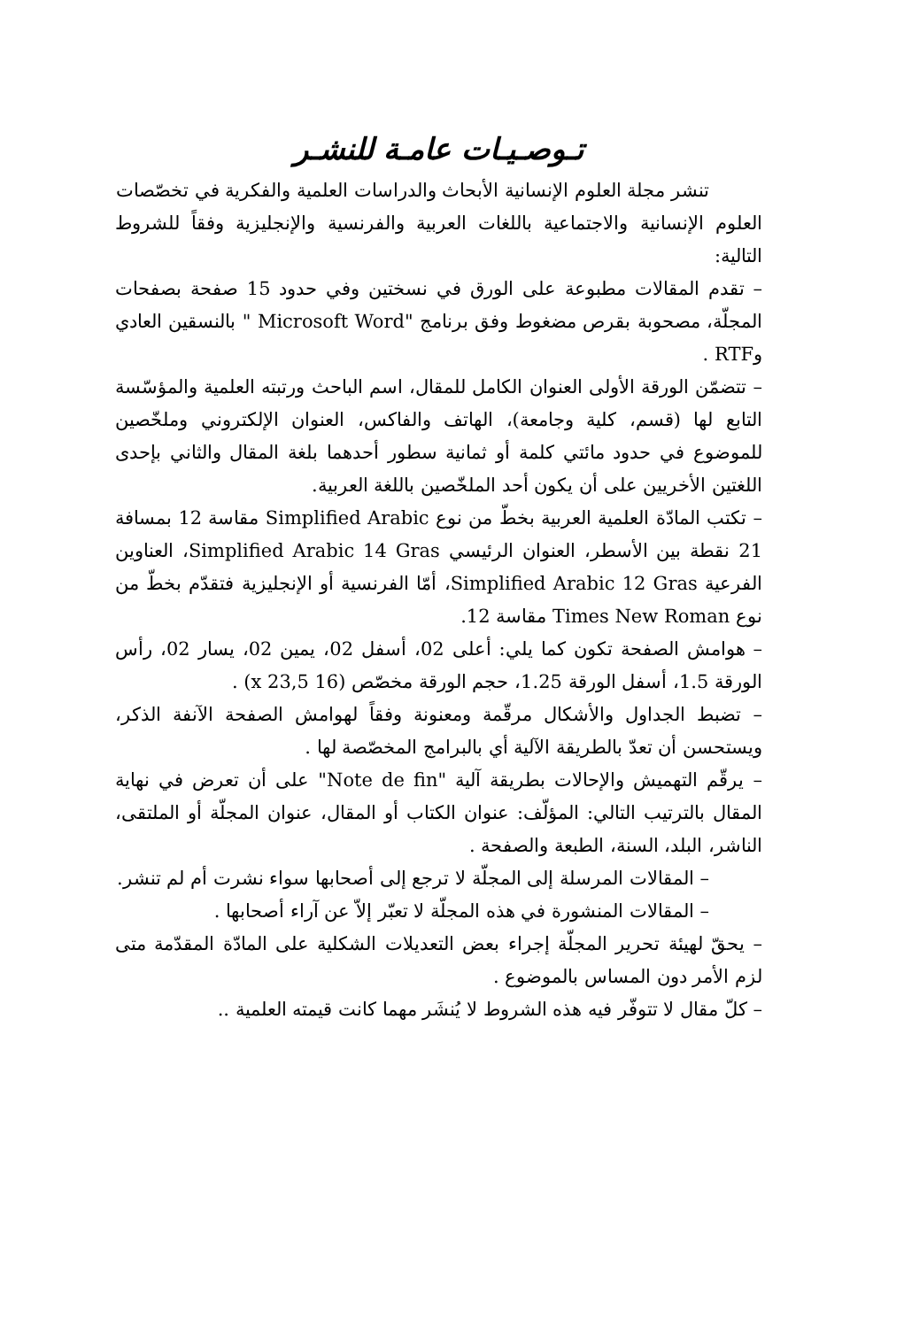تـوصـيـات عامـة للنشـر
تنشر مجلة العلوم الإنسانية الأبحاث والدراسات العلمية والفكرية في تخصّصات
العلوم الإنسانية والاجتماعية باللغات العربية والفرنسية والإنجليزية وفقاً للشروط التالية:
– تقدم المقالات مطبوعة على الورق في نسختين وفي حدود 15 صفحة بصفحات المجلّة، مصحوبة بقرص مضغوط وفق برنامج "Microsoft Word " بالنسقين العادي وRTF .
– تتضمّن الورقة الأولى العنوان الكامل للمقال، اسم الباحث ورتبته العلمية والمؤسّسة التابع لها (قسم، كلية وجامعة)، الهاتف والفاكس، العنوان الإلكتروني وملخّصين للموضوع في حدود مائتي كلمة أو ثمانية سطور أحدهما بلغة المقال والثاني بإحدى اللغتين الأخريين على أن يكون أحد الملخّصين باللغة العربية.
– تكتب المادّة العلمية العربية بخطّ من نوع Simplified Arabic مقاسة 12 بمسافة 21 نقطة بين الأسطر، العنوان الرئيسي Simplified Arabic 14 Gras، العناوين الفرعية Simplified Arabic 12 Gras، أمّا الفرنسية أو الإنجليزية فتقدّم بخطّ من نوع Times New Roman مقاسة 12.
– هوامش الصفحة تكون كما يلي: أعلى 02، أسفل 02، يمين 02، يسار 02، رأس الورقة 1.5، أسفل الورقة 1.25، حجم الورقة مخصّص (16 x 23,5) .
– تضبط الجداول والأشكال مرقّمة ومعنونة وفقاً لهوامش الصفحة الآنفة الذكر، ويستحسن أن تعدّ بالطريقة الآلية أي بالبرامج المخصّصة لها .
– يرقّم التهميش والإحالات بطريقة آلية "Note de fin" على أن تعرض في نهاية المقال بالترتيب التالي: المؤلّف: عنوان الكتاب أو المقال، عنوان المجلّة أو الملتقى، الناشر، البلد، السنة، الطبعة والصفحة .
– المقالات المرسلة إلى المجلّة لا ترجع إلى أصحابها سواء نشرت أم لم تنشر.
– المقالات المنشورة في هذه المجلّة لا تعبّر إلاّ عن آراء أصحابها .
– يحقّ لهيئة تحرير المجلّة إجراء بعض التعديلات الشكلية على المادّة المقدّمة متى لزم الأمر دون المساس بالموضوع .
– كلّ مقال لا تتوفّر فيه هذه الشروط لا يُنشَر مهما كانت قيمته العلمية ..